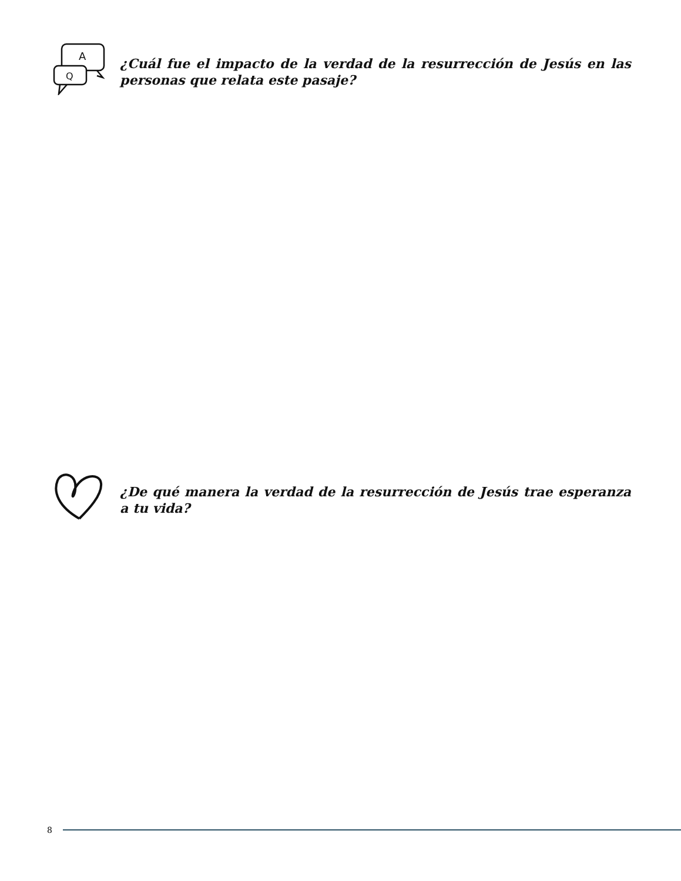A
Q
¿Cuál fue el impacto de la verdad de la resurrección de Jesús en las personas que relata este pasaje?
¿De qué manera la verdad de la resurrección de Jesús trae esperanza a tu vida?
8